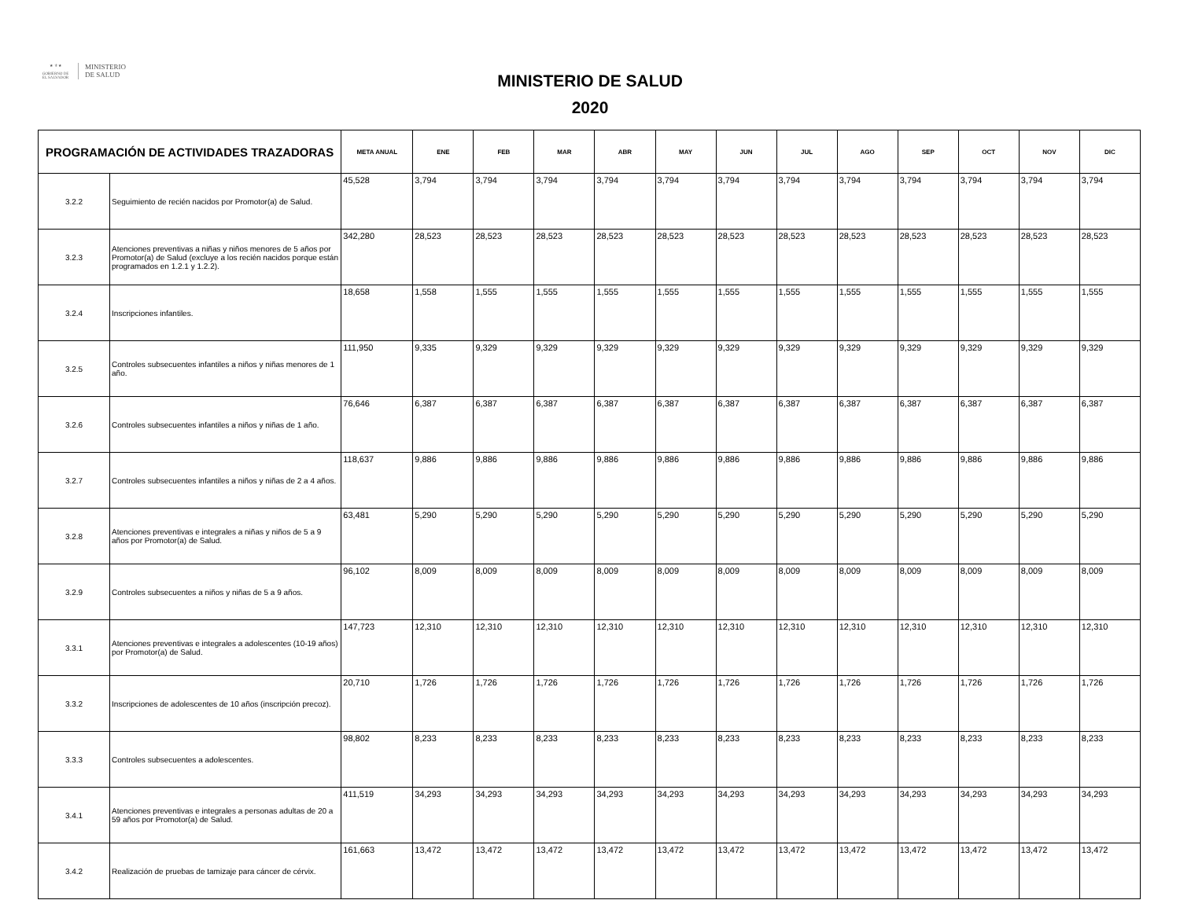★ ⚜ ★
GOBIERNO DE
EL SALVADOR
MINISTERIO
DE SALUD
MINISTERIO DE SALUD
2020
| PROGRAMACIÓN DE ACTIVIDADES TRAZADORAS | | META ANUAL | ENE | FEB | MAR | ABR | MAY | JUN | JUL | AGO | SEP | OCT | NOV | DIC |
| --- | --- | --- | --- | --- | --- | --- | --- | --- | --- | --- | --- | --- | --- | --- |
| 3.2.2 | Seguimiento de recién nacidos por Promotor(a) de Salud. | 45,528 | 3,794 | 3,794 | 3,794 | 3,794 | 3,794 | 3,794 | 3,794 | 3,794 | 3,794 | 3,794 | 3,794 | 3,794 |
| 3.2.3 | Atenciones preventivas a niñas y niños menores de 5 años por Promotor(a) de Salud (excluye a los recién nacidos porque están programados en 1.2.1 y 1.2.2). | 342,280 | 28,523 | 28,523 | 28,523 | 28,523 | 28,523 | 28,523 | 28,523 | 28,523 | 28,523 | 28,523 | 28,523 | 28,523 |
| 3.2.4 | Inscripciones infantiles. | 18,658 | 1,558 | 1,555 | 1,555 | 1,555 | 1,555 | 1,555 | 1,555 | 1,555 | 1,555 | 1,555 | 1,555 | 1,555 |
| 3.2.5 | Controles subsecuentes infantiles a niños y niñas menores de 1 año. | 111,950 | 9,335 | 9,329 | 9,329 | 9,329 | 9,329 | 9,329 | 9,329 | 9,329 | 9,329 | 9,329 | 9,329 | 9,329 |
| 3.2.6 | Controles subsecuentes infantiles a niños y niñas de 1 año. | 76,646 | 6,387 | 6,387 | 6,387 | 6,387 | 6,387 | 6,387 | 6,387 | 6,387 | 6,387 | 6,387 | 6,387 | 6,387 |
| 3.2.7 | Controles subsecuentes infantiles a niños y niñas de 2 a 4 años. | 118,637 | 9,886 | 9,886 | 9,886 | 9,886 | 9,886 | 9,886 | 9,886 | 9,886 | 9,886 | 9,886 | 9,886 | 9,886 |
| 3.2.8 | Atenciones preventivas e integrales a niñas y niños de 5 a 9 años por Promotor(a) de Salud. | 63,481 | 5,290 | 5,290 | 5,290 | 5,290 | 5,290 | 5,290 | 5,290 | 5,290 | 5,290 | 5,290 | 5,290 | 5,290 |
| 3.2.9 | Controles subsecuentes a niños y niñas de 5 a 9 años. | 96,102 | 8,009 | 8,009 | 8,009 | 8,009 | 8,009 | 8,009 | 8,009 | 8,009 | 8,009 | 8,009 | 8,009 | 8,009 |
| 3.3.1 | Atenciones preventivas e integrales a adolescentes (10-19 años) por Promotor(a) de Salud. | 147,723 | 12,310 | 12,310 | 12,310 | 12,310 | 12,310 | 12,310 | 12,310 | 12,310 | 12,310 | 12,310 | 12,310 | 12,310 |
| 3.3.2 | Inscripciones de adolescentes de 10 años (inscripción precoz). | 20,710 | 1,726 | 1,726 | 1,726 | 1,726 | 1,726 | 1,726 | 1,726 | 1,726 | 1,726 | 1,726 | 1,726 | 1,726 |
| 3.3.3 | Controles subsecuentes a adolescentes. | 98,802 | 8,233 | 8,233 | 8,233 | 8,233 | 8,233 | 8,233 | 8,233 | 8,233 | 8,233 | 8,233 | 8,233 | 8,233 |
| 3.4.1 | Atenciones preventivas e integrales a personas adultas de 20 a 59 años por Promotor(a) de Salud. | 411,519 | 34,293 | 34,293 | 34,293 | 34,293 | 34,293 | 34,293 | 34,293 | 34,293 | 34,293 | 34,293 | 34,293 | 34,293 |
| 3.4.2 | Realización de pruebas de tamizaje para cáncer de cérvix. | 161,663 | 13,472 | 13,472 | 13,472 | 13,472 | 13,472 | 13,472 | 13,472 | 13,472 | 13,472 | 13,472 | 13,472 | 13,472 |